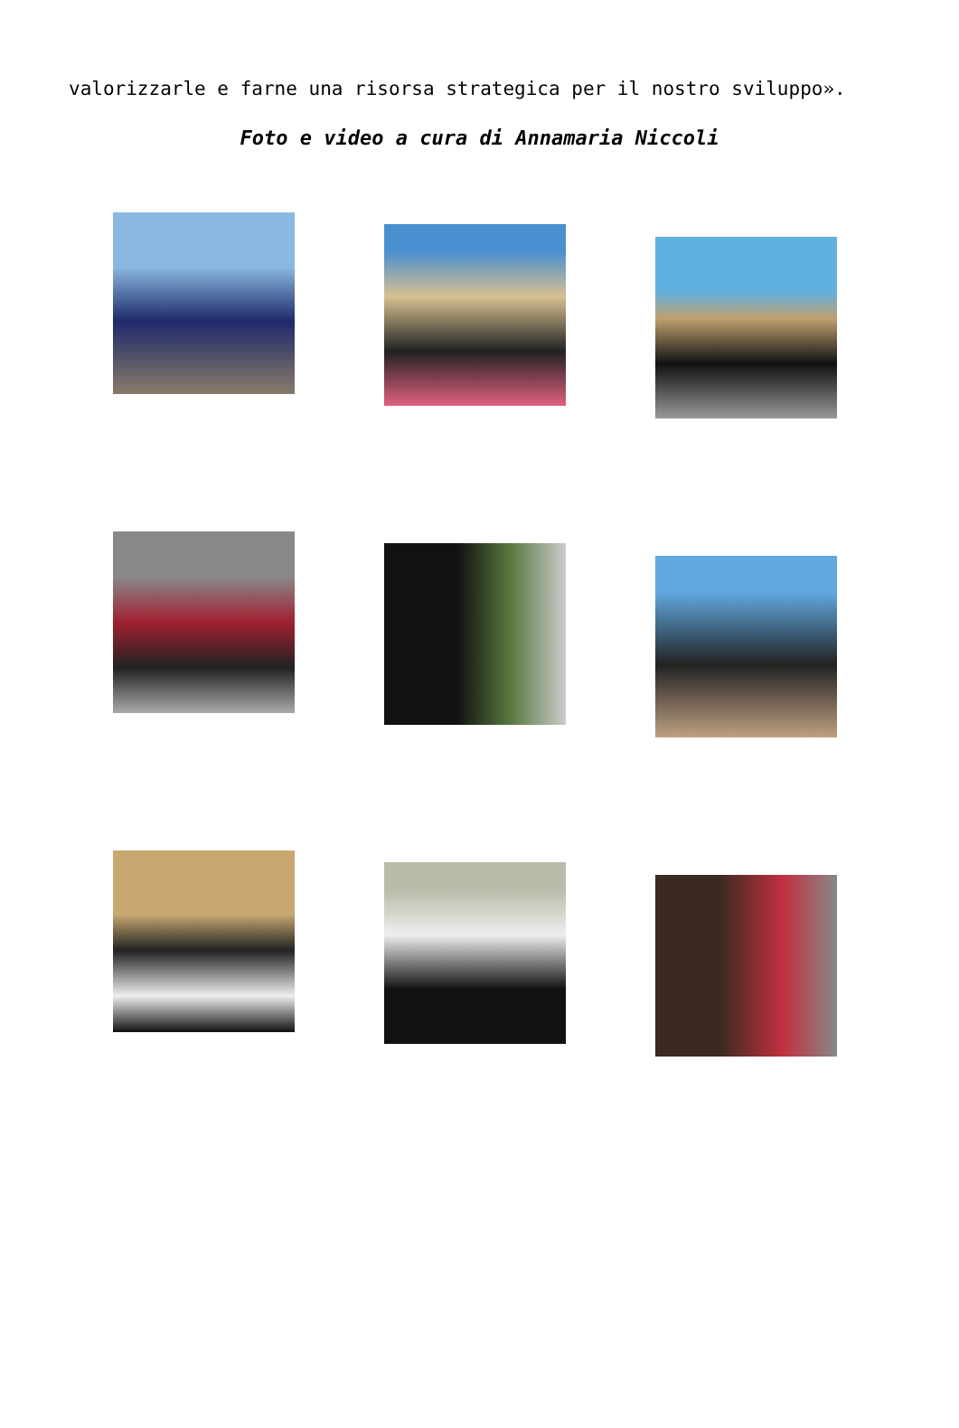valorizzarle e farne una risorsa strategica per il nostro sviluppo».
Foto e video a cura di Annamaria Niccoli